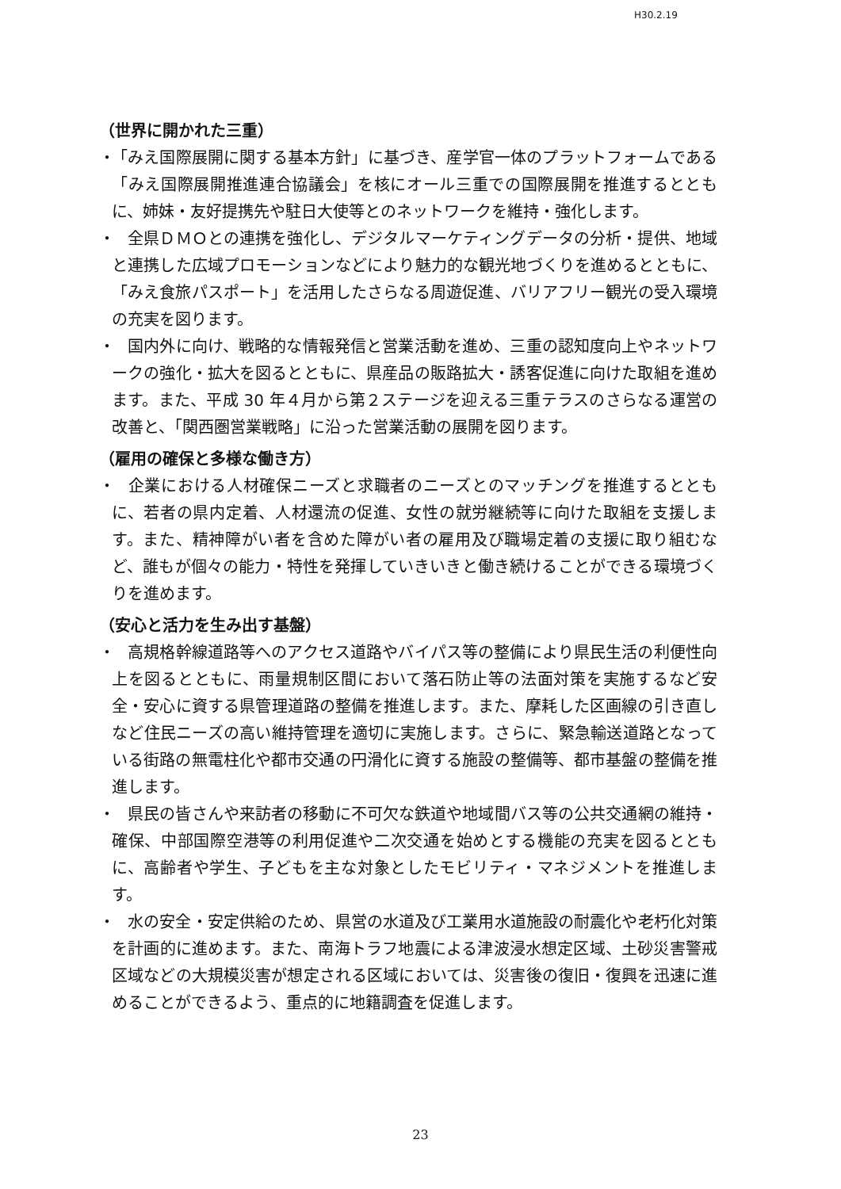H30.2.19
（世界に開かれた三重）
・ 「みえ国際展開に関する基本方針」に基づき、産学官一体のプラットフォームである「みえ国際展開推進連合協議会」を核にオール三重での国際展開を推進するとともに、姉妹・友好提携先や駐日大使等とのネットワークを維持・強化します。
・　全県ＤＭＯとの連携を強化し、デジタルマーケティングデータの分析・提供、地域と連携した広域プロモーションなどにより魅力的な観光地づくりを進めるとともに、「みえ食旅パスポート」を活用したさらなる周遊促進、バリアフリー観光の受入環境の充実を図ります。
・　国内外に向け、戦略的な情報発信と営業活動を進め、三重の認知度向上やネットワークの強化・拡大を図るとともに、県産品の販路拡大・誘客促進に向けた取組を進めます。また、平成 30 年４月から第２ステージを迎える三重テラスのさらなる運営の改善と、「関西圏営業戦略」に沿った営業活動の展開を図ります。
（雇用の確保と多様な働き方）
・　企業における人材確保ニーズと求職者のニーズとのマッチングを推進するとともに、若者の県内定着、人材還流の促進、女性の就労継続等に向けた取組を支援します。また、精神障がい者を含めた障がい者の雇用及び職場定着の支援に取り組むなど、誰もが個々の能力・特性を発揮していきいきと働き続けることができる環境づくりを進めます。
（安心と活力を生み出す基盤）
・　高規格幹線道路等へのアクセス道路やバイパス等の整備により県民生活の利便性向上を図るとともに、雨量規制区間において落石防止等の法面対策を実施するなど安全・安心に資する県管理道路の整備を推進します。また、摩耗した区画線の引き直しなど住民ニーズの高い維持管理を適切に実施します。さらに、緊急輸送道路となっている街路の無電柱化や都市交通の円滑化に資する施設の整備等、都市基盤の整備を推進します。
・　県民の皆さんや来訪者の移動に不可欠な鉄道や地域間バス等の公共交通網の維持・確保、中部国際空港等の利用促進や二次交通を始めとする機能の充実を図るとともに、高齢者や学生、子どもを主な対象としたモビリティ・マネジメントを推進します。
・　水の安全・安定供給のため、県営の水道及び工業用水道施設の耐震化や老朽化対策を計画的に進めます。また、南海トラフ地震による津波浸水想定区域、土砂災害警戒区域などの大規模災害が想定される区域においては、災害後の復旧・復興を迅速に進めることができるよう、重点的に地籍調査を促進します。
23